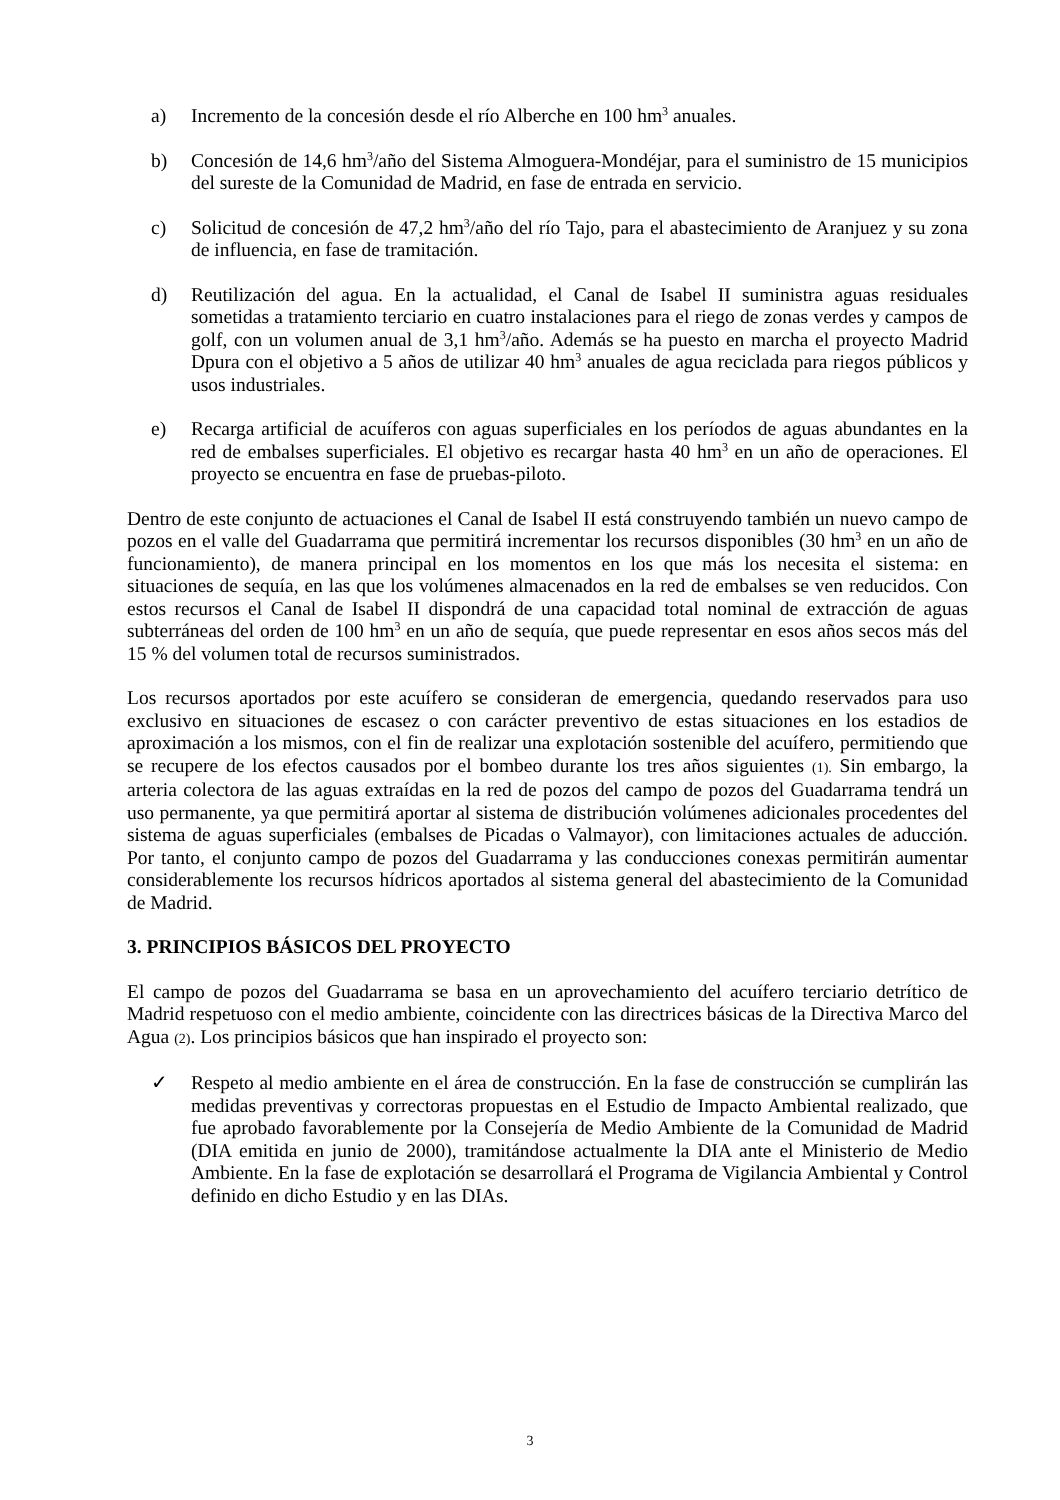a) Incremento de la concesión desde el río Alberche en 100 hm<sup>3</sup> anuales.
b) Concesión de 14,6 hm<sup>3</sup>/año del Sistema Almoguera-Mondéjar, para el suministro de 15 municipios del sureste de la Comunidad de Madrid, en fase de entrada en servicio.
c) Solicitud de concesión de 47,2 hm<sup>3</sup>/año del río Tajo, para el abastecimiento de Aranjuez y su zona de influencia, en fase de tramitación.
d) Reutilización del agua. En la actualidad, el Canal de Isabel II suministra aguas residuales sometidas a tratamiento terciario en cuatro instalaciones para el riego de zonas verdes y campos de golf, con un volumen anual de 3,1 hm<sup>3</sup>/año. Además se ha puesto en marcha el proyecto Madrid Dpura con el objetivo a 5 años de utilizar 40 hm<sup>3</sup> anuales de agua reciclada para riegos públicos y usos industriales.
e) Recarga artificial de acuíferos con aguas superficiales en los períodos de aguas abundantes en la red de embalses superficiales. El objetivo es recargar hasta 40 hm<sup>3</sup> en un año de operaciones. El proyecto se encuentra en fase de pruebas-piloto.
Dentro de este conjunto de actuaciones el Canal de Isabel II está construyendo también un nuevo campo de pozos en el valle del Guadarrama que permitirá incrementar los recursos disponibles (30 hm<sup>3</sup> en un año de funcionamiento), de manera principal en los momentos en los que más los necesita el sistema: en situaciones de sequía, en las que los volúmenes almacenados en la red de embalses se ven reducidos. Con estos recursos el Canal de Isabel II dispondrá de una capacidad total nominal de extracción de aguas subterráneas del orden de 100 hm<sup>3</sup> en un año de sequía, que puede representar en esos años secos más del 15 % del volumen total de recursos suministrados.
Los recursos aportados por este acuífero se consideran de emergencia, quedando reservados para uso exclusivo en situaciones de escasez o con carácter preventivo de estas situaciones en los estadios de aproximación a los mismos, con el fin de realizar una explotación sostenible del acuífero, permitiendo que se recupere de los efectos causados por el bombeo durante los tres años siguientes (1). Sin embargo, la arteria colectora de las aguas extraídas en la red de pozos del campo de pozos del Guadarrama tendrá un uso permanente, ya que permitirá aportar al sistema de distribución volúmenes adicionales procedentes del sistema de aguas superficiales (embalses de Picadas o Valmayor), con limitaciones actuales de aducción. Por tanto, el conjunto campo de pozos del Guadarrama y las conducciones conexas permitirán aumentar considerablemente los recursos hídricos aportados al sistema general del abastecimiento de la Comunidad de Madrid.
3. PRINCIPIOS BÁSICOS DEL PROYECTO
El campo de pozos del Guadarrama se basa en un aprovechamiento del acuífero terciario detrítico de Madrid respetuoso con el medio ambiente, coincidente con las directrices básicas de la Directiva Marco del Agua (2). Los principios básicos que han inspirado el proyecto son:
✓ Respeto al medio ambiente en el área de construcción. En la fase de construcción se cumplirán las medidas preventivas y correctoras propuestas en el Estudio de Impacto Ambiental realizado, que fue aprobado favorablemente por la Consejería de Medio Ambiente de la Comunidad de Madrid (DIA emitida en junio de 2000), tramitándose actualmente la DIA ante el Ministerio de Medio Ambiente. En la fase de explotación se desarrollará el Programa de Vigilancia Ambiental y Control definido en dicho Estudio y en las DIAs.
3